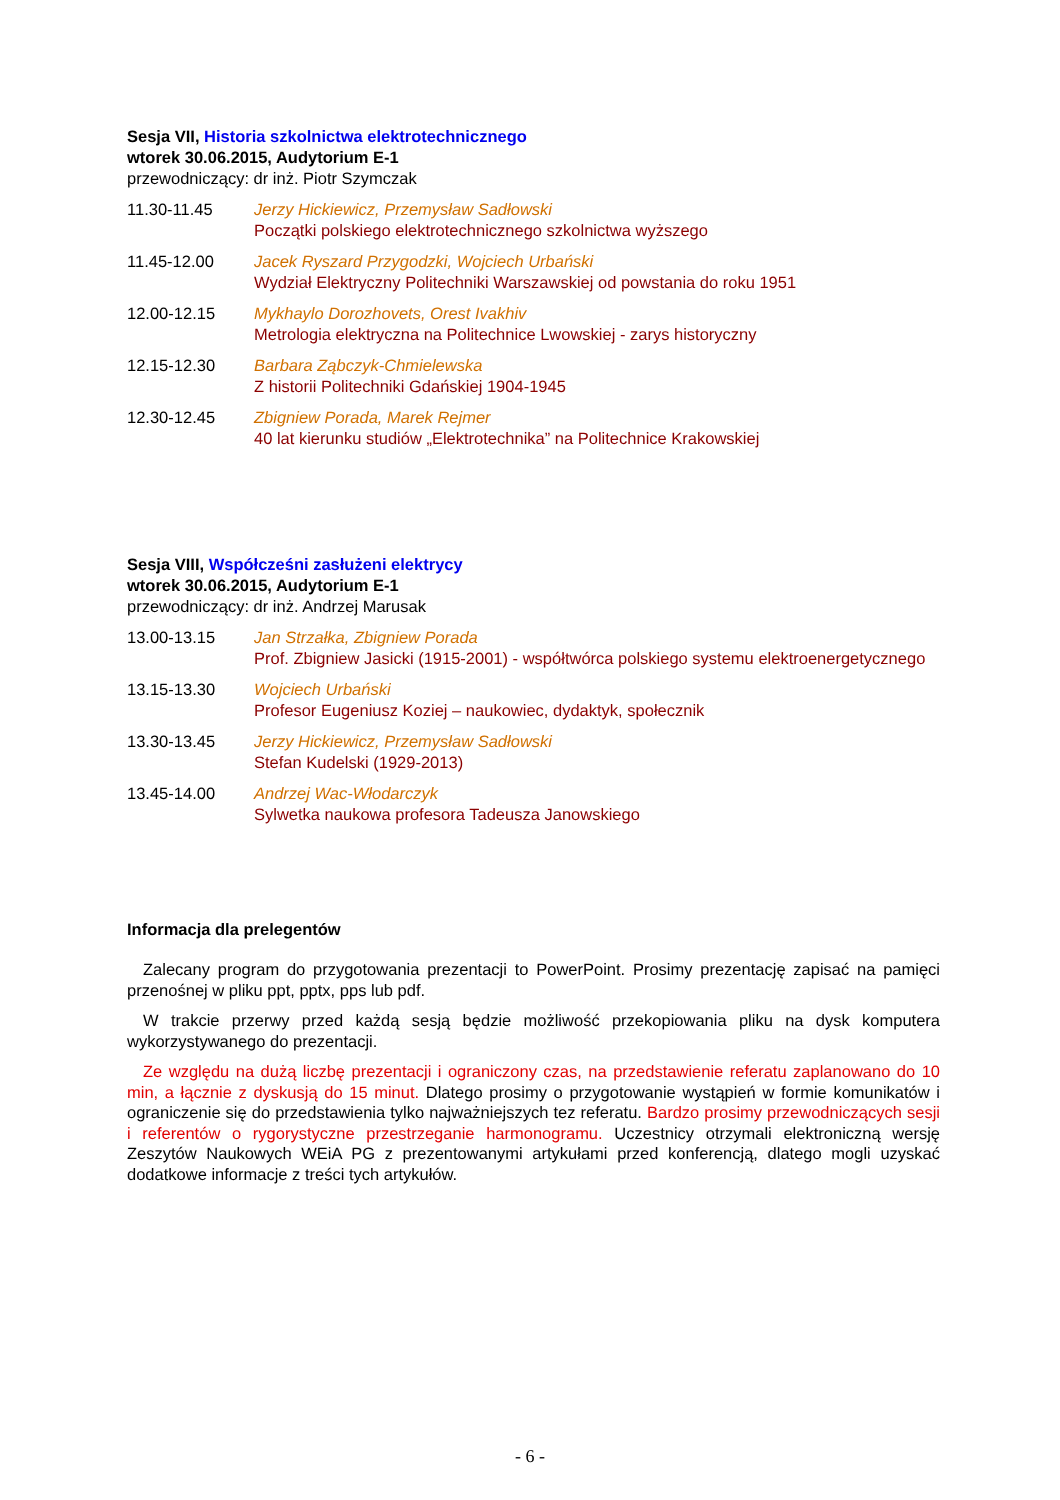Sesja VII, Historia szkolnictwa elektrotechnicznego
wtorek 30.06.2015, Audytorium E-1
przewodniczący: dr inż. Piotr Szymczak
11.30-11.45 Jerzy Hickiewicz, Przemysław Sadłowski
Początki polskiego elektrotechnicznego szkolnictwa wyższego
11.45-12.00 Jacek Ryszard Przygodzki, Wojciech Urbański
Wydział Elektryczny Politechniki Warszawskiej od powstania do roku 1951
12.00-12.15 Mykhaylo Dorozhovets, Orest Ivakhiv
Metrologia elektryczna na Politechnice Lwowskiej - zarys historyczny
12.15-12.30 Barbara Ząbczyk-Chmielewska
Z historii Politechniki Gdańskiej 1904-1945
12.30-12.45 Zbigniew Porada, Marek Rejmer
40 lat kierunku studiów „Elektrotechnika” na Politechnice Krakowskiej
Sesja VIII, Współcześni zasłużeni elektrycy
wtorek 30.06.2015, Audytorium E-1
przewodniczący: dr inż. Andrzej Marusak
13.00-13.15 Jan Strzałka, Zbigniew Porada
Prof. Zbigniew Jasicki (1915-2001) - współtwórca polskiego systemu elektroenergetycznego
13.15-13.30 Wojciech Urbański
Profesor Eugeniusz Koziej – naukowiec, dydaktyk, społecznik
13.30-13.45 Jerzy Hickiewicz, Przemysław Sadłowski
Stefan Kudelski (1929-2013)
13.45-14.00 Andrzej Wac-Włodarczyk
Sylwetka naukowa profesora Tadeusza Janowskiego
Informacja dla prelegentów
Zalecany program do przygotowania prezentacji to PowerPoint. Prosimy prezentację zapisać na pamięci przenośnej w pliku ppt, pptx, pps lub pdf.
W trakcie przerwy przed każdą sesją będzie możliwość przekopiowania pliku na dysk komputera wykorzystywanego do prezentacji.
Ze względu na dużą liczbę prezentacji i ograniczony czas, na przedstawienie referatu zaplanowano do 10 min, a łącznie z dyskusją do 15 minut. Dlatego prosimy o przygotowanie wystąpień w formie komunikatów i ograniczenie się do przedstawienia tylko najważniejszych tez referatu. Bardzo prosimy przewodniczących sesji i referentów o rygorystyczne przestrzeganie harmonogramu. Uczestnicy otrzymali elektroniczną wersję Zeszytów Naukowych WEiA PG z prezentowanymi artykułami przed konferencją, dlatego mogli uzyskać dodatkowe informacje z treści tych artykułów.
- 6 -